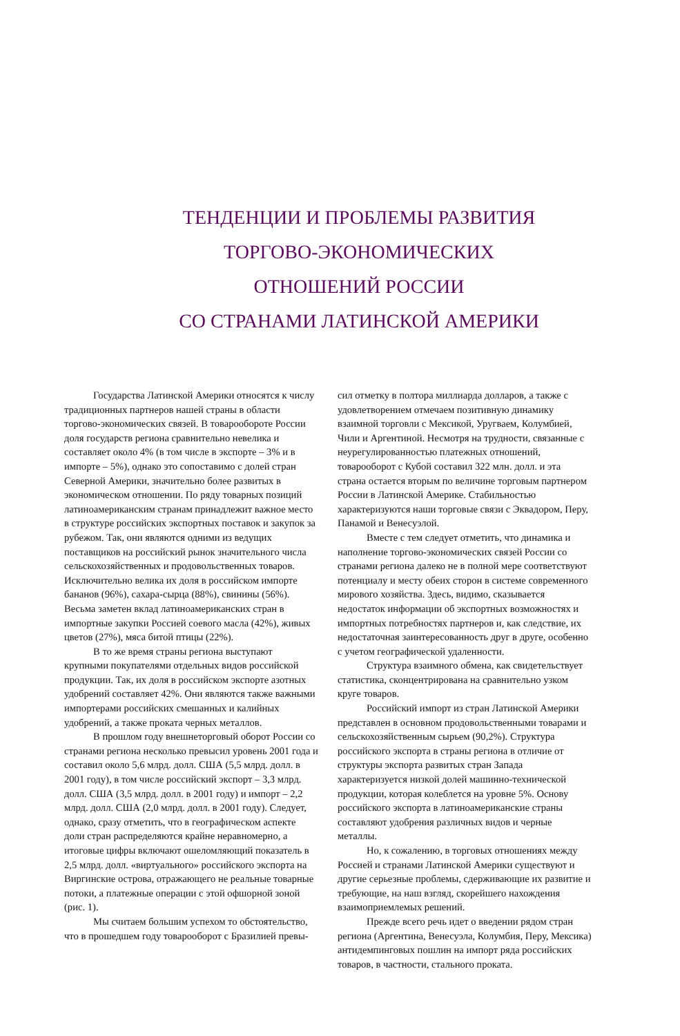ТЕНДЕНЦИИ И ПРОБЛЕМЫ РАЗВИТИЯ
ТОРГОВО-ЭКОНОМИЧЕСКИХ
ОТНОШЕНИЙ РОССИИ
СО СТРАНАМИ ЛАТИНСКОЙ АМЕРИКИ
Государства Латинской Америки относятся к числу традиционных партнеров нашей страны в области торгово-экономических связей. В товарообороте России доля государств региона сравнительно невелика и составляет около 4% (в том числе в экспорте – 3% и в импорте – 5%), однако это сопоставимо с долей стран Северной Америки, значительно более развитых в экономическом отношении. По ряду товарных позиций латиноамериканским странам принадлежит важное место в структуре российских экспортных поставок и закупок за рубежом. Так, они являются одними из ведущих поставщиков на российский рынок значительного числа сельскохозяйственных и продовольственных товаров. Исключительно велика их доля в российском импорте бананов (96%), сахара-сырца (88%), свинины (56%). Весьма заметен вклад латиноамериканских стран в импортные закупки Россией соевого масла (42%), живых цветов (27%), мяса битой птицы (22%).
В то же время страны региона выступают крупными покупателями отдельных видов российской продукции. Так, их доля в российском экспорте азотных удобрений составляет 42%. Они являются также важными импортерами российских смешанных и калийных удобрений, а также проката черных металлов.
В прошлом году внешнеторговый оборот России со странами региона несколько превысил уровень 2001 года и составил около 5,6 млрд. долл. США (5,5 млрд. долл. в 2001 году), в том числе российский экспорт – 3,3 млрд. долл. США (3,5 млрд. долл. в 2001 году) и импорт – 2,2 млрд. долл. США (2,0 млрд. долл. в 2001 году). Следует, однако, сразу отметить, что в географическом аспекте доли стран распределяются крайне неравномерно, а итоговые цифры включают ошеломляющий показатель в 2,5 млрд. долл. «виртуального» российского экспорта на Виргинские острова, отражающего не реальные товарные потоки, а платежные операции с этой офшорной зоной (рис. 1).
Мы считаем большим успехом то обстоятельство, что в прошедшем году товарооборот с Бразилией превы-
сил отметку в полтора миллиарда долларов, а также с удовлетворением отмечаем позитивную динамику взаимной торговли с Мексикой, Уругваем, Колумбией, Чили и Аргентиной. Несмотря на трудности, связанные с неурегулированностью платежных отношений, товарооборот с Кубой составил 322 млн. долл. и эта страна остается вторым по величине торговым партнером России в Латинской Америке. Стабильностью характеризуются наши торговые связи с Эквадором, Перу, Панамой и Венесуэлой.
Вместе с тем следует отметить, что динамика и наполнение торгово-экономических связей России со странами региона далеко не в полной мере соответствуют потенциалу и месту обеих сторон в системе современного мирового хозяйства. Здесь, видимо, сказывается недостаток информации об экспортных возможностях и импортных потребностях партнеров и, как следствие, их недостаточная заинтересованность друг в друге, особенно с учетом географической удаленности.
Структура взаимного обмена, как свидетельствует статистика, сконцентрирована на сравнительно узком круге товаров.
Российский импорт из стран Латинской Америки представлен в основном продовольственными товарами и сельскохозяйственным сырьем (90,2%). Структура российского экспорта в страны региона в отличие от структуры экспорта развитых стран Запада характеризуется низкой долей машинно-технической продукции, которая колеблется на уровне 5%. Основу российского экспорта в латиноамериканские страны составляют удобрения различных видов и черные металлы.
Но, к сожалению, в торговых отношениях между Россией и странами Латинской Америки существуют и другие серьезные проблемы, сдерживающие их развитие и требующие, на наш взгляд, скорейшего нахождения взаимоприемлемых решений.
Прежде всего речь идет о введении рядом стран региона (Аргентина, Венесуэла, Колумбия, Перу, Мексика) антидемпинговых пошлин на импорт ряда российских товаров, в частности, стального проката.